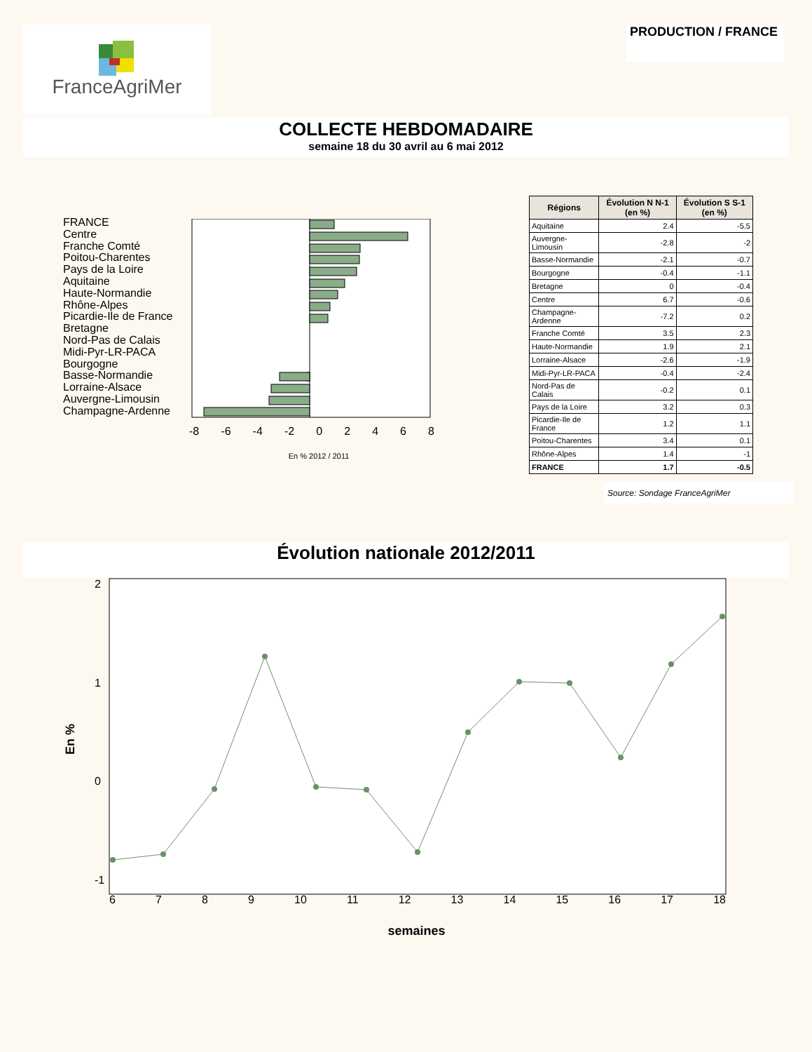FranceAgriMer
PRODUCTION / FRANCE
COLLECTE HEBDOMADAIRE
semaine 18 du 30 avril au 6 mai 2012
FRANCE
Centre
Franche Comté
Poitou-Charentes
Pays de la Loire
Aquitaine
Haute-Normandie
Rhône-Alpes
Picardie-Ile de France
Bretagne
Nord-Pas de Calais
Midi-Pyr-LR-PACA
Bourgogne
Basse-Normandie
Lorraine-Alsace
Auvergne-Limousin
Champagne-Ardenne
-8 -6 -4 -2 0 2 4 6 8
En % 2012 / 2011
| Régions | Évolution N N-1 (en %) | Évolution S S-1 (en %) |
| --- | --- | --- |
| Aquitaine | 2.4 | -5.5 |
| Auvergne-Limousin | -2.8 | -2 |
| Basse-Normandie | -2.1 | -0.7 |
| Bourgogne | -0.4 | -1.1 |
| Bretagne | 0 | -0.4 |
| Centre | 6.7 | -0.6 |
| Champagne-Ardenne | -7.2 | 0.2 |
| Franche Comté | 3.5 | 2.3 |
| Haute-Normandie | 1.9 | 2.1 |
| Lorraine-Alsace | -2.6 | -1.9 |
| Midi-Pyr-LR-PACA | -0.4 | -2.4 |
| Nord-Pas de Calais | -0.2 | 0.1 |
| Pays de la Loire | 3.2 | 0.3 |
| Picardie-Ile de France | 1.2 | 1.1 |
| Poitou-Charentes | 3.4 | 0.1 |
| Rhône-Alpes | 1.4 | -1 |
| FRANCE | 1.7 | -0.5 |
Source: Sondage FranceAgriMer
Évolution nationale 2012/2011
En %
2
1
0
-1
6 7 8 9 10 11 12 13 14 15 16 17 18
semaines